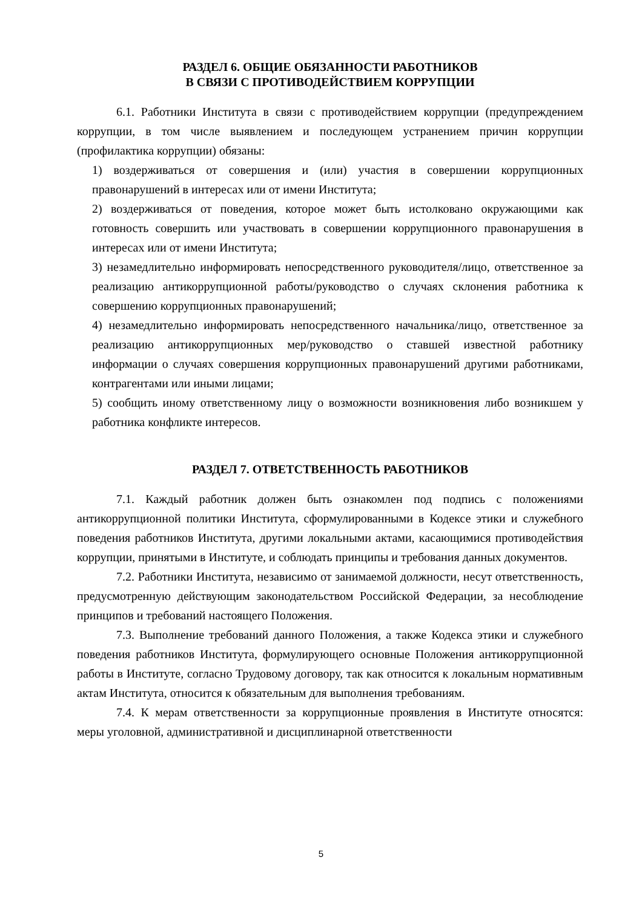РАЗДЕЛ 6. ОБЩИЕ ОБЯЗАННОСТИ РАБОТНИКОВ
В СВЯЗИ С ПРОТИВОДЕЙСТВИЕМ КОРРУПЦИИ
6.1. Работники Института в связи с противодействием коррупции (предупреждением коррупции, в том числе выявлением и последующем устранением причин коррупции (профилактика коррупции) обязаны:
1) воздерживаться от совершения и (или) участия в совершении коррупционных правонарушений в интересах или от имени Института;
2) воздерживаться от поведения, которое может быть истолковано окружающими как готовность совершить или участвовать в совершении коррупционного правонарушения в интересах или от имени Института;
3) незамедлительно информировать непосредственного руководителя/лицо, ответственное за реализацию антикоррупционной работы/руководство о случаях склонения работника к совершению коррупционных правонарушений;
4) незамедлительно информировать непосредственного начальника/лицо, ответственное за реализацию антикоррупционных мер/руководство о ставшей известной работнику информации о случаях совершения коррупционных правонарушений другими работниками, контрагентами или иными лицами;
5) сообщить иному ответственному лицу о возможности возникновения либо возникшем у работника конфликте интересов.
РАЗДЕЛ 7. ОТВЕТСТВЕННОСТЬ РАБОТНИКОВ
7.1. Каждый работник должен быть ознакомлен под подпись с положениями антикоррупционной политики Института, сформулированными в Кодексе этики и служебного поведения работников Института, другими локальными актами, касающимися противодействия коррупции, принятыми в Институте, и соблюдать принципы и требования данных документов.
7.2. Работники Института, независимо от занимаемой должности, несут ответственность, предусмотренную действующим законодательством Российской Федерации, за несоблюдение принципов и требований настоящего Положения.
7.3. Выполнение требований данного Положения, а также Кодекса этики и служебного поведения работников Института, формулирующего основные Положения антикоррупционной работы в Институте, согласно Трудовому договору, так как относится к локальным нормативным актам Института, относится к обязательным для выполнения требованиям.
7.4. К мерам ответственности за коррупционные проявления в Институте относятся: меры уголовной, административной и дисциплинарной ответственности
5